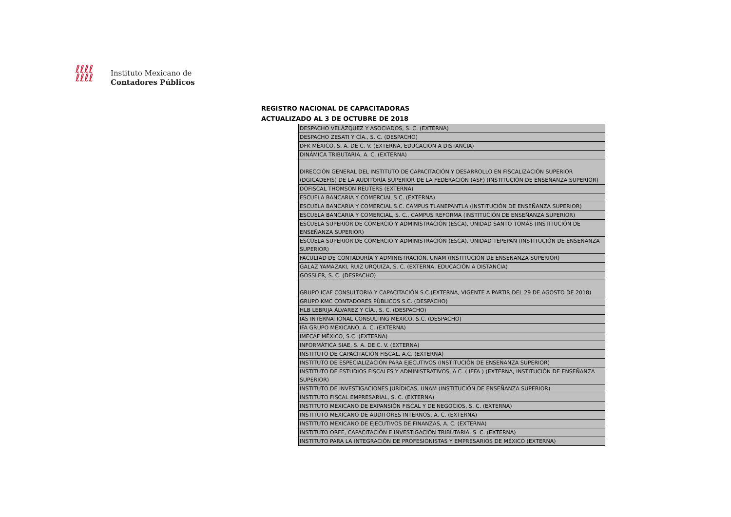ℓℓℓℓ
ℓℓℓℓ
Instituto Mexicano de
Contadores Públicos
REGISTRO NACIONAL DE CAPACITADORAS
ACTUALIZADO AL 3 DE OCTUBRE DE 2018
| DESPACHO VELÁZQUEZ Y ASOCIADOS, S. C. (EXTERNA) |
| DESPACHO ZESATI Y CÍA., S. C. (DESPACHO) |
| DFK MÉXICO, S. A. DE C. V. (EXTERNA, EDUCACIÓN A DISTANCIA) |
| DINÁMICA TRIBUTARIA, A. C. (EXTERNA) |
| DIRECCIÓN GENERAL DEL INSTITUTO DE CAPACITACIÓN Y DESARROLLO EN FISCALIZACIÓN SUPERIOR (DGICADEFIS) DE LA AUDITORÍA SUPERIOR DE LA FEDERACIÓN (ASF) (INSTITUCIÓN DE ENSEÑANZA SUPERIOR) |
| DOFISCAL THOMSON REUTERS (EXTERNA) |
| ESCUELA BANCARIA Y COMERCIAL S.C. (EXTERNA) |
| ESCUELA BANCARIA Y COMERCIAL S.C. CAMPUS TLANEPANTLA (INSTITUCIÓN DE ENSEÑANZA SUPERIOR) |
| ESCUELA BANCARIA Y COMERCIAL, S. C., CAMPUS REFORMA (INSTITUCIÓN DE ENSEÑANZA SUPERIOR) |
| ESCUELA SUPERIOR DE COMERCIO Y ADMINISTRACIÓN (ESCA), UNIDAD SANTO TOMÁS (INSTITUCIÓN DE ENSEÑANZA SUPERIOR) |
| ESCUELA SUPERIOR DE COMERCIO Y ADMINISTRACIÓN (ESCA), UNIDAD TEPEPAN (INSTITUCIÓN DE ENSEÑANZA SUPERIOR) |
| FACULTAD DE CONTADURÍA Y ADMINISTRACIÓN, UNAM (INSTITUCIÓN DE ENSEÑANZA SUPERIOR) |
| GALAZ YAMAZAKI, RUIZ URQUIZA, S. C. (EXTERNA, EDUCACIÓN A DISTANCIA) |
| GOSSLER, S. C. (DESPACHO) |
| GRUPO ICAF CONSULTORIA Y CAPACITACIÓN S.C.(EXTERNA, VIGENTE A PARTIR DEL 29 DE AGOSTO DE 2018) |
| GRUPO KMC CONTADORES PÚBLICOS S.C. (DESPACHO) |
| HLB LEBRIJA ÁLVAREZ Y CÍA., S. C. (DESPACHO) |
| IAS INTERNATIONAL CONSULTING MÉXICO, S.C. (DESPACHO) |
| IFA GRUPO MEXICANO, A. C. (EXTERNA) |
| IMECAF MÉXICO, S.C. (EXTERNA) |
| INFORMÁTICA SIAE, S. A. DE C. V. (EXTERNA) |
| INSTITUTO DE CAPACITACIÓN FISCAL, A.C. (EXTERNA) |
| INSTITUTO DE ESPECIALIZACIÓN PARA EJECUTIVOS (INSTITUCIÓN DE ENSEÑANZA SUPERIOR) |
| INSTITUTO DE ESTUDIOS FISCALES Y ADMINISTRATIVOS, A.C. ( IEFA ) (EXTERNA, INSTITUCIÓN DE ENSEÑANZA SUPERIOR) |
| INSTITUTO DE INVESTIGACIONES JURÍDICAS, UNAM (INSTITUCIÓN DE ENSEÑANZA SUPERIOR) |
| INSTITUTO FISCAL EMPRESARIAL, S. C. (EXTERNA) |
| INSTITUTO MEXICANO DE EXPANSIÓN FISCAL Y DE NEGOCIOS, S. C. (EXTERNA) |
| INSTITUTO MEXICANO DE AUDITORES INTERNOS, A. C. (EXTERNA) |
| INSTITUTO MEXICANO DE EJECUTIVOS DE FINANZAS, A. C. (EXTERNA) |
| INSTITUTO ORFE, CAPACITACIÓN E INVESTIGACIÓN TRIBUTARIA, S. C. (EXTERNA) |
| INSTITUTO PARA LA INTEGRACIÓN DE PROFESIONISTAS Y EMPRESARIOS DE MÉXICO (EXTERNA) |